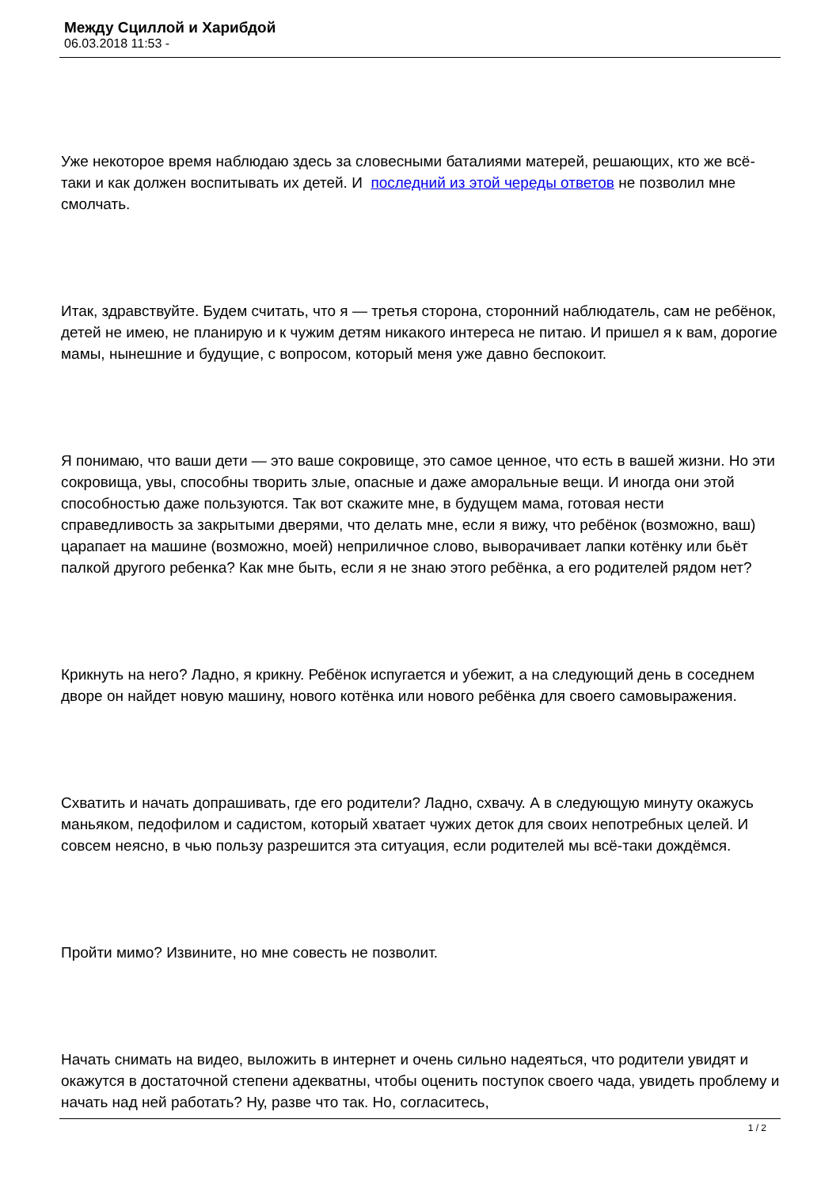Между Сциллой и Харибдой
06.03.2018 11:53 -
Уже некоторое время наблюдаю здесь за словесными баталиями матерей, решающих, кто же всё-таки и как должен воспитывать их детей. И последний из этой череды ответов не позволил мне смолчать.
Итак, здравствуйте. Будем считать, что я — третья сторона, сторонний наблюдатель, сам не ребёнок, детей не имею, не планирую и к чужим детям никакого интереса не питаю. И пришел я к вам, дорогие мамы, нынешние и будущие, с вопросом, который меня уже давно беспокоит.
Я понимаю, что ваши дети — это ваше сокровище, это самое ценное, что есть в вашей жизни. Но эти сокровища, увы, способны творить злые, опасные и даже аморальные вещи. И иногда они этой способностью даже пользуются. Так вот скажите мне, в будущем мама, готовая нести справедливость за закрытыми дверями, что делать мне, если я вижу, что ребёнок (возможно, ваш) царапает на машине (возможно, моей) неприличное слово, выворачивает лапки котёнку или бьёт палкой другого ребенка? Как мне быть, если я не знаю этого ребёнка, а его родителей рядом нет?
Крикнуть на него? Ладно, я крикну. Ребёнок испугается и убежит, а на следующий день в соседнем дворе он найдет новую машину, нового котёнка или нового ребёнка для своего самовыражения.
Схватить и начать допрашивать, где его родители? Ладно, схвачу. А в следующую минуту окажусь маньяком, педофилом и садистом, который хватает чужих деток для своих непотребных целей. И совсем неясно, в чью пользу разрешится эта ситуация, если родителей мы всё-таки дождёмся.
Пройти мимо? Извините, но мне совесть не позволит.
Начать снимать на видео, выложить в интернет и очень сильно надеяться, что родители увидят и окажутся в достаточной степени адекватны, чтобы оценить поступок своего чада, увидеть проблему и начать над ней работать? Ну, разве что так. Но, согласитесь,
1 / 2